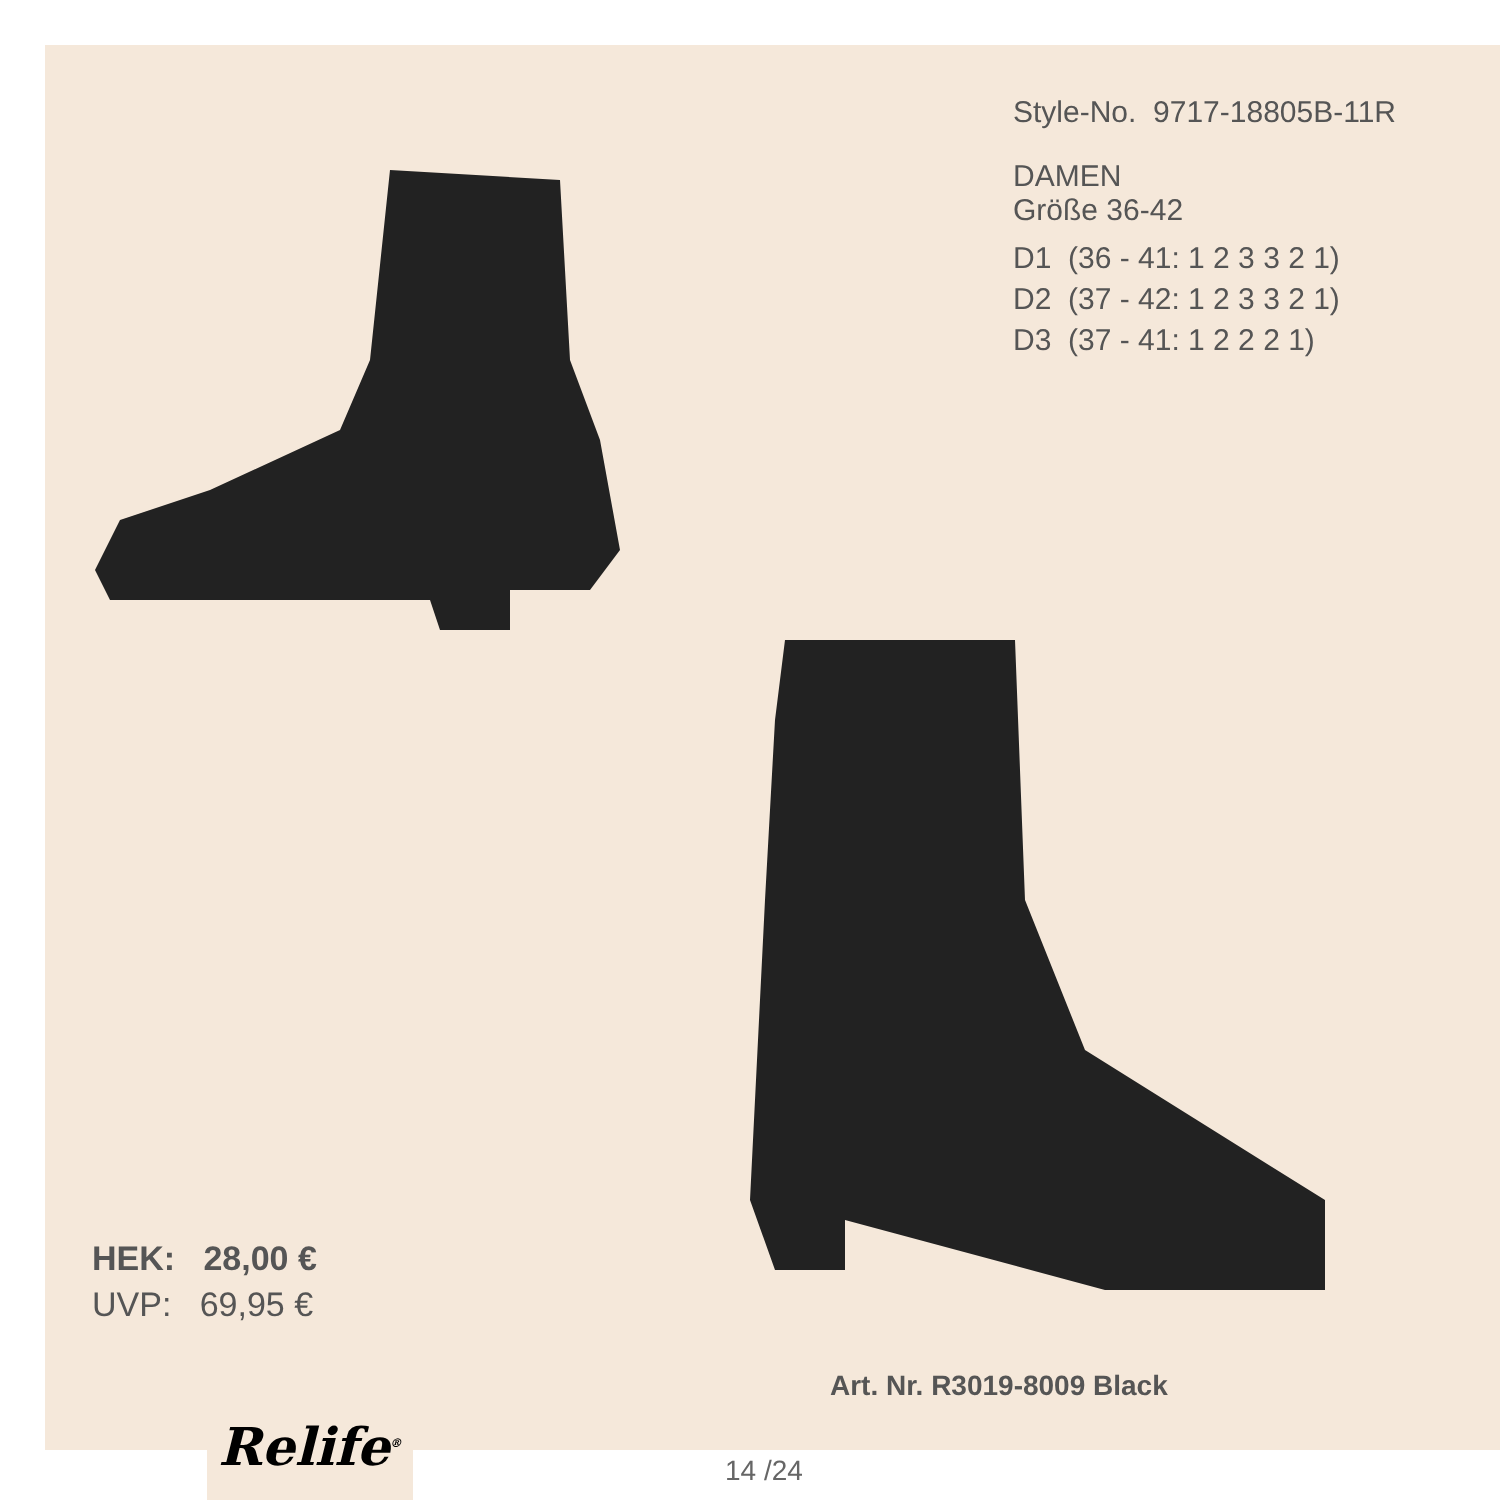Style-No. 9717-18805B-11R
DAMEN
Größe 36-42
D1 (36 - 41: 1 2 3 3 2 1)
D2 (37 - 42: 1 2 3 3 2 1)
D3 (37 - 41: 1 2 2 2 1)
HEK: 28,00 €
UVP: 69,95 €
Art. Nr. R3019-8009 Black
Relife<sup>®</sup>
14 /24